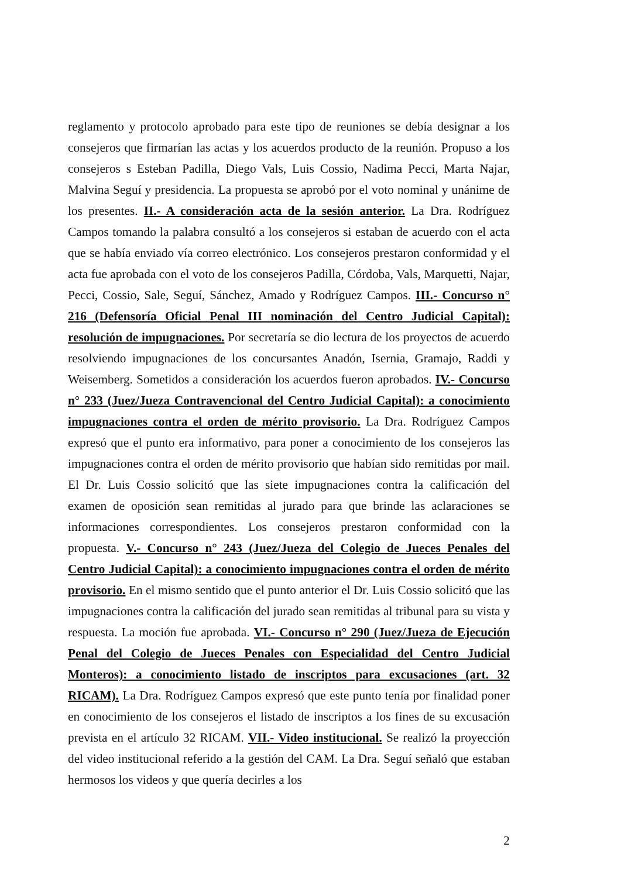reglamento y protocolo aprobado para este tipo de reuniones se debía designar a los consejeros que firmarían las actas y los acuerdos producto de la reunión. Propuso a los consejeros s Esteban Padilla, Diego Vals, Luis Cossio, Nadima Pecci, Marta Najar, Malvina Seguí y presidencia. La propuesta se aprobó por el voto nominal y unánime de los presentes. II.- A consideración acta de la sesión anterior. La Dra. Rodríguez Campos tomando la palabra consultó a los consejeros si estaban de acuerdo con el acta que se había enviado vía correo electrónico. Los consejeros prestaron conformidad y el acta fue aprobada con el voto de los consejeros Padilla, Córdoba, Vals, Marquetti, Najar, Pecci, Cossio, Sale, Seguí, Sánchez, Amado y Rodríguez Campos. III.- Concurso n° 216 (Defensoría Oficial Penal III nominación del Centro Judicial Capital): resolución de impugnaciones. Por secretaría se dio lectura de los proyectos de acuerdo resolviendo impugnaciones de los concursantes Anadón, Isernia, Gramajo, Raddi y Weisemberg. Sometidos a consideración los acuerdos fueron aprobados. IV.- Concurso n° 233 (Juez/Jueza Contravencional del Centro Judicial Capital): a conocimiento impugnaciones contra el orden de mérito provisorio. La Dra. Rodríguez Campos expresó que el punto era informativo, para poner a conocimiento de los consejeros las impugnaciones contra el orden de mérito provisorio que habían sido remitidas por mail. El Dr. Luis Cossio solicitó que las siete impugnaciones contra la calificación del examen de oposición sean remitidas al jurado para que brinde las aclaraciones se informaciones correspondientes. Los consejeros prestaron conformidad con la propuesta. V.- Concurso n° 243 (Juez/Jueza del Colegio de Jueces Penales del Centro Judicial Capital): a conocimiento impugnaciones contra el orden de mérito provisorio. En el mismo sentido que el punto anterior el Dr. Luis Cossio solicitó que las impugnaciones contra la calificación del jurado sean remitidas al tribunal para su vista y respuesta. La moción fue aprobada. VI.- Concurso n° 290 (Juez/Jueza de Ejecución Penal del Colegio de Jueces Penales con Especialidad del Centro Judicial Monteros): a conocimiento listado de inscriptos para excusaciones (art. 32 RICAM). La Dra. Rodríguez Campos expresó que este punto tenía por finalidad poner en conocimiento de los consejeros el listado de inscriptos a los fines de su excusación prevista en el artículo 32 RICAM. VII.- Video institucional. Se realizó la proyección del video institucional referido a la gestión del CAM. La Dra. Seguí señaló que estaban hermosos los videos y que quería decirles a los
2